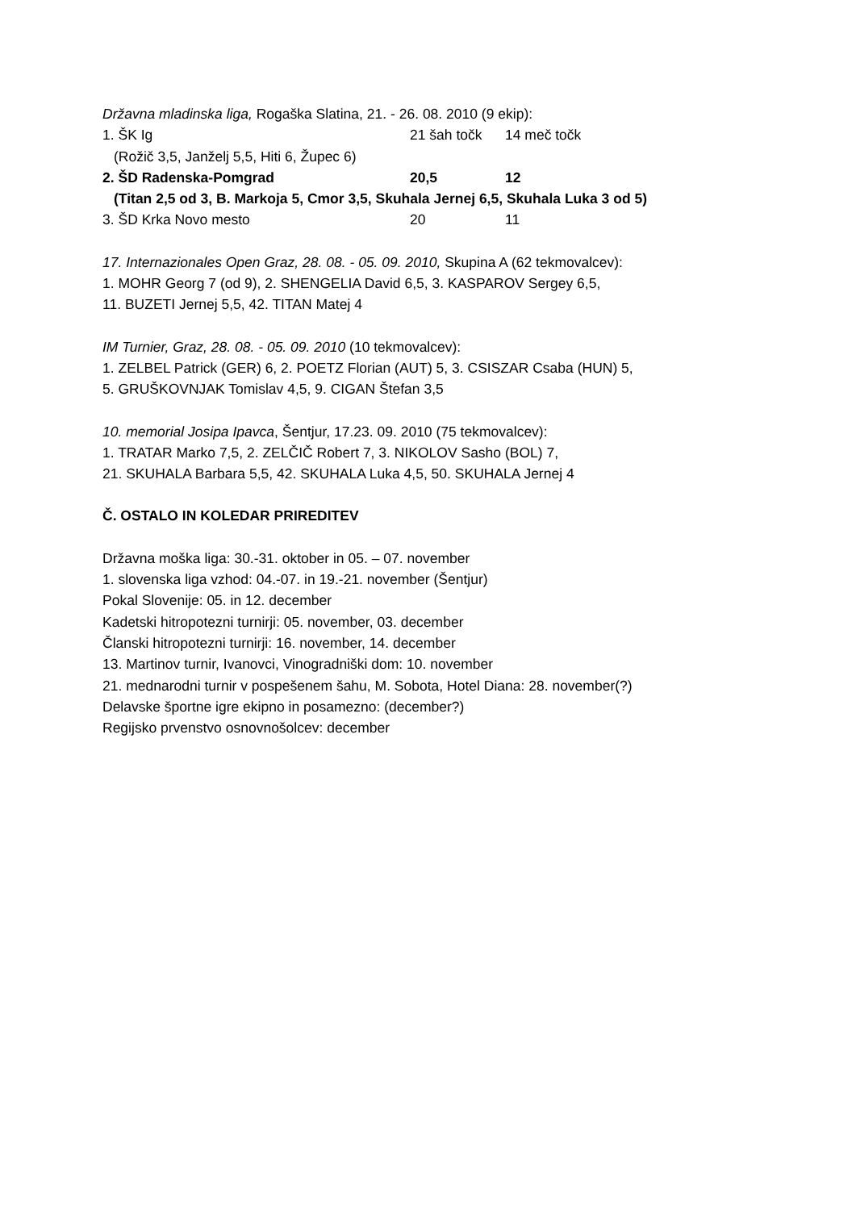Državna mladinska liga, Rogaška Slatina, 21. - 26. 08. 2010 (9 ekip):
1. ŠK Ig 21 šah točk 14 meč točk
(Rožič 3,5, Janželj 5,5, Hiti 6, Župec 6)
2. ŠD Radenska-Pomgrad 20,5 12
(Titan 2,5 od 3, B. Markoja 5, Cmor 3,5, Skuhala Jernej 6,5, Skuhala Luka 3 od 5)
3. ŠD Krka Novo mesto 20 11
17. Internazionales Open Graz, 28. 08. - 05. 09. 2010, Skupina A (62 tekmovalcev):
1. MOHR Georg 7 (od 9), 2. SHENGELIA David 6,5, 3. KASPAROV Sergey 6,5,
11. BUZETI Jernej 5,5, 42. TITAN Matej 4
IM Turnier, Graz, 28. 08. - 05. 09. 2010 (10 tekmovalcev):
1. ZELBEL Patrick (GER) 6, 2. POETZ Florian (AUT) 5, 3. CSISZAR Csaba (HUN) 5,
5. GRUŠKOVNJAK Tomislav 4,5, 9. CIGAN Štefan 3,5
10. memorial Josipa Ipavca, Šentjur, 17.23. 09. 2010 (75 tekmovalcev):
1. TRATAR Marko 7,5, 2. ZELČIČ Robert 7, 3. NIKOLOV Sasho (BOL) 7,
21. SKUHALA Barbara 5,5, 42. SKUHALA Luka 4,5, 50. SKUHALA Jernej 4
Č. OSTALO IN KOLEDAR PRIREDITEV
Državna moška liga: 30.-31. oktober in 05. – 07. november
1. slovenska liga vzhod: 04.-07. in 19.-21. november (Šentjur)
Pokal Slovenije: 05. in 12. december
Kadetski hitropotezni turnirji: 05. november, 03. december
Članski hitropotezni turnirji: 16. november, 14. december
13. Martinov turnir, Ivanovci, Vinogradniški dom: 10. november
21. mednarodni turnir v pospešenem šahu, M. Sobota, Hotel Diana: 28. november(?)
Delavske športne igre ekipno in posamezno: (december?)
Regijsko prvenstvo osnovnošolcev: december